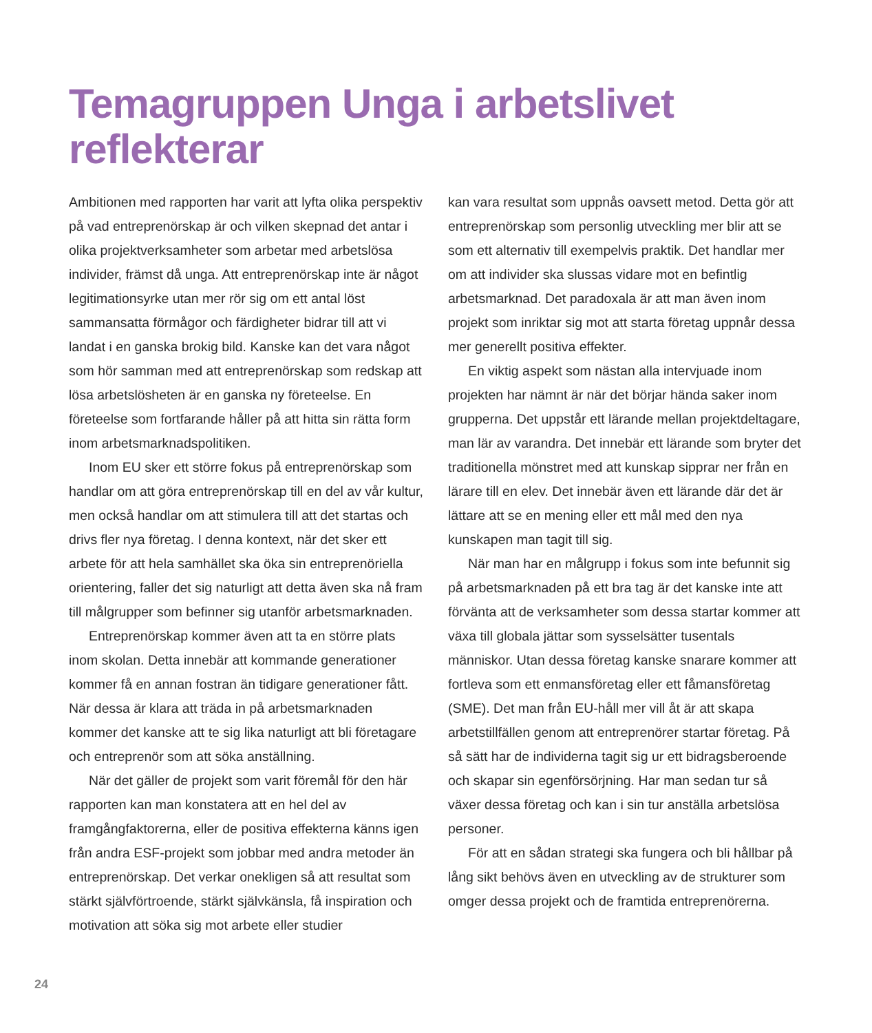Temagruppen Unga i arbetslivet reflekterar
Ambitionen med rapporten har varit att lyfta olika perspektiv på vad entreprenörskap är och vilken skepnad det antar i olika projektverksamheter som arbetar med arbetslösa individer, främst då unga. Att entreprenörskap inte är något legitimationsyrke utan mer rör sig om ett antal löst sammansatta förmågor och färdigheter bidrar till att vi landat i en ganska brokig bild. Kanske kan det vara något som hör samman med att entreprenörskap som redskap att lösa arbetslösheten är en ganska ny företeelse. En företeelse som fortfarande håller på att hitta sin rätta form inom arbetsmarknadspolitiken.
Inom EU sker ett större fokus på entreprenörskap som handlar om att göra entreprenörskap till en del av vår kultur, men också handlar om att stimulera till att det startas och drivs fler nya företag. I denna kontext, när det sker ett arbete för att hela samhället ska öka sin entreprenöriella orientering, faller det sig naturligt att detta även ska nå fram till målgrupper som befinner sig utanför arbetsmarknaden.
Entreprenörskap kommer även att ta en större plats inom skolan. Detta innebär att kommande generationer kommer få en annan fostran än tidigare generationer fått. När dessa är klara att träda in på arbetsmarknaden kommer det kanske att te sig lika naturligt att bli företagare och entreprenör som att söka anställning.
När det gäller de projekt som varit föremål för den här rapporten kan man konstatera att en hel del av framgångfaktorerna, eller de positiva effekterna känns igen från andra ESF-projekt som jobbar med andra metoder än entreprenörskap. Det verkar onekligen så att resultat som stärkt självförtroende, stärkt självkänsla, få inspiration och motivation att söka sig mot arbete eller studier
kan vara resultat som uppnås oavsett metod. Detta gör att entreprenörskap som personlig utveckling mer blir att se som ett alternativ till exempelvis praktik. Det handlar mer om att individer ska slussas vidare mot en befintlig arbetsmarknad. Det paradoxala är att man även inom projekt som inriktar sig mot att starta företag uppnår dessa mer generellt positiva effekter.
En viktig aspekt som nästan alla intervjuade inom projekten har nämnt är när det börjar hända saker inom grupperna. Det uppstår ett lärande mellan projektdeltagare, man lär av varandra. Det innebär ett lärande som bryter det traditionella mönstret med att kunskap sipprar ner från en lärare till en elev. Det innebär även ett lärande där det är lättare att se en mening eller ett mål med den nya kunskapen man tagit till sig.
När man har en målgrupp i fokus som inte befunnit sig på arbetsmarknaden på ett bra tag är det kanske inte att förvänta att de verksamheter som dessa startar kommer att växa till globala jättar som sysselsätter tusentals människor. Utan dessa företag kanske snarare kommer att fortleva som ett enmansföretag eller ett fåmansföretag (SME). Det man från EU-håll mer vill åt är att skapa arbetstillfällen genom att entreprenörer startar företag. På så sätt har de individerna tagit sig ur ett bidragsberoende och skapar sin egenförsörjning. Har man sedan tur så växer dessa företag och kan i sin tur anställa arbetslösa personer.
För att en sådan strategi ska fungera och bli hållbar på lång sikt behövs även en utveckling av de strukturer som omger dessa projekt och de framtida entreprenörerna.
24